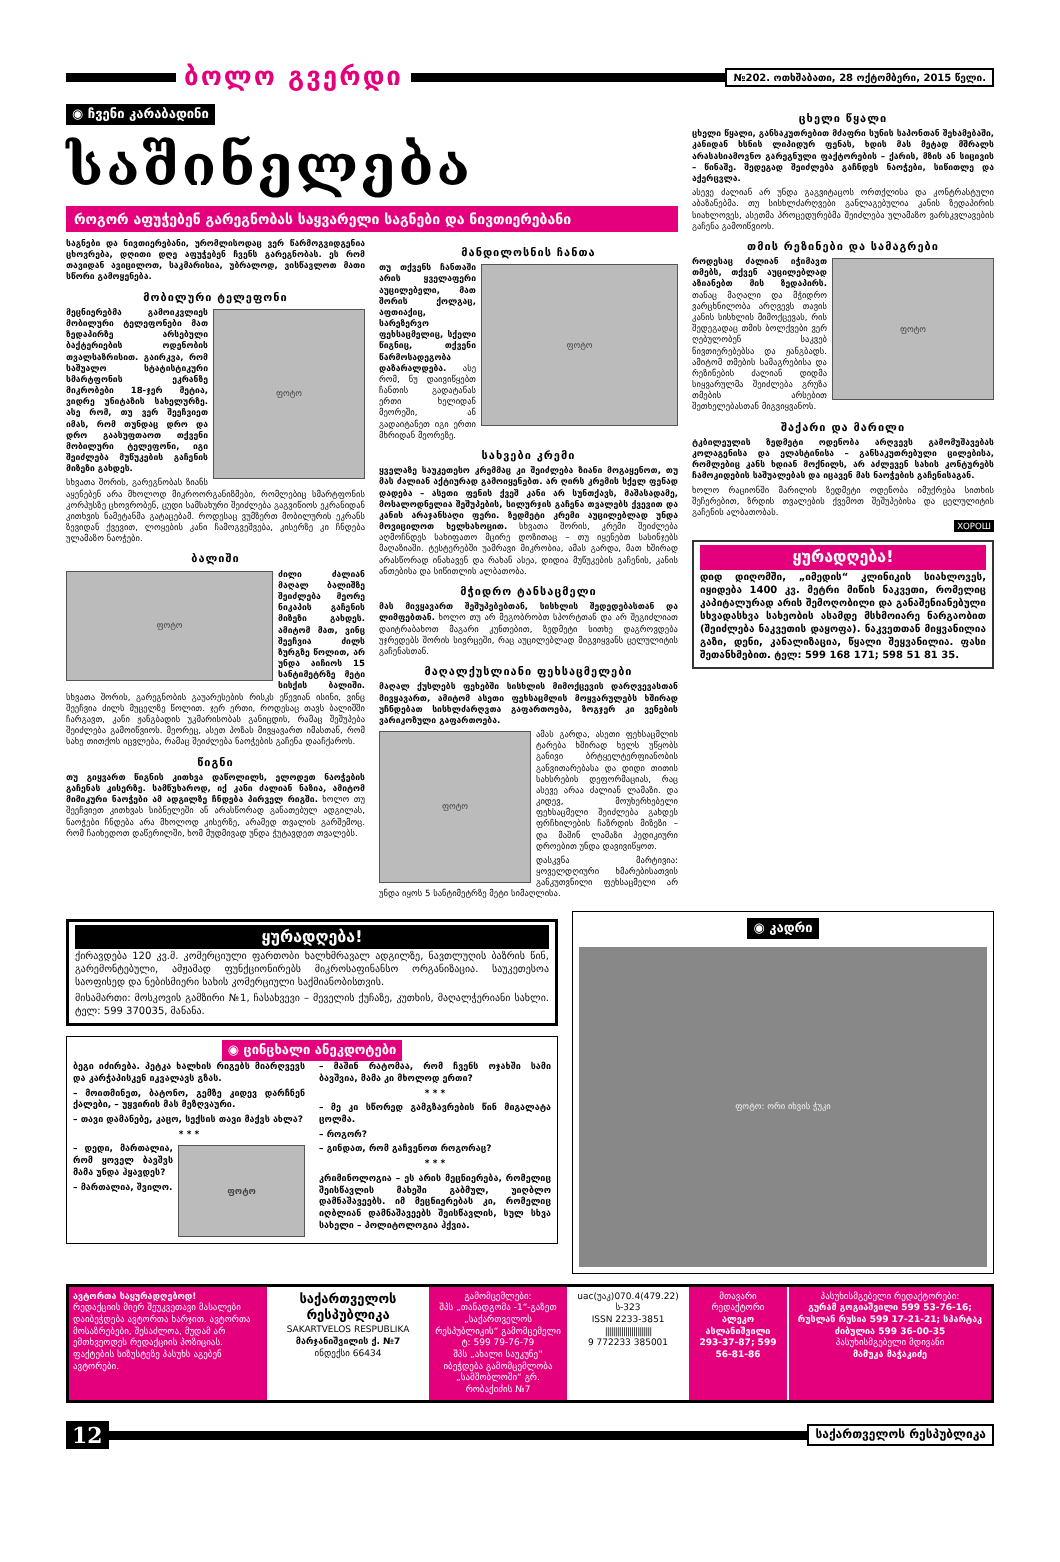ბოლო გვერდი
№202. ოთხშაბათი, 28 ოქტომბერი, 2015 წელი.
◉ ჩვენი კარაბადინი
საშინელება
როგორ აფუჭებენ გარეგნობას საყვარელი საგნები და ნივთიერებანი
საგნები და ნივთიერებანი, ურომლისოდაც ვერ წარმოგვიდგენია ცხოვრება, დღითი დღე აფუჭებენ ჩვენს გარეგნობას. ეს რომ თავიდან ავიცილოთ, საკმარისია, უბრალოდ, ვისწავლოთ მათი სწორი გამოყენება.
მობილური ტელეფონი
ფოტო
მეცნიერებმა გამოიკვლიეს მობილური ტელეფონები მათ ზედაპირზე არსებული ბაქტერიების ოდენობის თვალსაზრისით. გაირკვა, რომ საშუალო სტატისტიკური სმარტფონის ეკრანზე მიკრობები 18-ჯერ მეტია, ვიდრე უნიტაზის სახელურზე. ასე რომ, თუ ვერ შეეჩვიეთ იმას, რომ თუნდაც დრო და დრო გაასუფთაოთ თქვენი მობილური ტელეფონი, იგი შეიძლება მუწუკების გაჩენის მიზეზი გახდეს.
სხვათა შორის, გარეგნობას ზიანს აყენებენ არა მხოლოდ მიკროორგანიზმები, რომლებიც სმარტფონის კორპუსზე ცხოვრობენ, ცუდი სამსახური შეიძლება გაგვიწიოს ეკრანიდან კითხვის ნამეტანმა გატაცებამ. როდესაც ვუმზერთ მობილურის ეკრანს ზევიდან ქვევით, ლოყების კანი ჩამოგვეშვება, კისერზე კი ჩნდება ულამაზო ნაოჭები.
ბალიში
ფოტო
ძილი ძალიან მაღალ ბალიშზე შეიძლება მეორე ნიკაპის გაჩენის მიზეზი გახდეს. ამიტომ მათ, ვინც შეეჩვია ძილს ზურგზე წოლით, არ უნდა აიჩიოს 15 სანტიმეტრზე მეტი სისქის ბალიში. სხვათა შორის, გარეგნობის გაუარესების რისკს ეწევიან ისინი, ვინც შეეჩვია ძილს მუცელზე წოლით. ჯერ ერთი, როდესაც თავს ბალიშში ჩარგავთ, კანი ჟანგბადის უკმარისობას განიცდის, რამაც შეშუპება შეიძლება გამოიწვიოს. მეორეც, ასეთ პოზას მივყავართ იმასთან, რომ სახე თითქოს იცვლება, რამაც შეიძლება ნაოჭების გაჩენა დააჩქაროს.
წიგნი
თუ გიყვართ წიგნის კითხვა დაწოლილს, ელოდეთ ნაოჭების გაჩენას კისერზე. სამწუხაროდ, იქ კანი ძალიან ნაზია, ამიტომ მიმიკური ნაოჭები ამ ადგილზე ჩნდება პირველ რიგში. ხოლო თუ შეეჩვიეთ კითხვას სიბნელეში ან არასწორად განათებულ ადგილას, ნაოჭები ჩნდება არა მხოლოდ კისერზე, არამედ თვალის გარშემოც. რომ ჩაიხედოთ დაწერილში, ხომ მუდმივად უნდა ჭუტავდეთ თვალებს.
მანდილოსნის ჩანთა
ფოტო
თუ თქვენს ჩანთაში არის ყველაფერი აუცილებელი, მათ შორის ქოლგაც, აფთიაქიც, სარეზერვო ფეხსაცმელიც, სქელი წიგნიც, თქვენი წარმოსადეგობა დაზარალდება. ასე რომ, ნუ დაივიწყებთ ჩანთის გადატანას ერთი ხელიდან მეორეში, ან გადაიტანეთ იგი ერთი მხრიდან მეორეზე.
სახვები კრემი
ყველაზე საუკეთესო კრემმაც კი შეიძლება ზიანი მოგაყენოთ, თუ მას ძალიან აქტიურად გამოიყენებთ. არ ღირს კრემის სქელ ფენად დადება – ასეთი ფენის ქვეშ კანი არ სუნთქავს, მაშასადამე, მოსალოდნელია შეშუპების, სილურჯის გაჩენა თვალებს ქვევით და კანის არაჯანსაღი ფერი. ზედმეტი კრემი აუცილებლად უნდა მოვიცილოთ ხელსახოცით. სხვათა შორის, კრემი შეიძლება აღმოჩნდეს სახიფათო მცირე დოზითაც – თუ იყენებთ სასინჯებს მაღაზიაში. ტესტერებში უამრავი მიკრობია, ამას გარდა, მათ ხშირად არასწორად ინახავენ და რახან ასეა, დიდია მუწუკების გაჩენის, კანის ანთებისა და სიწითლის ალბათობა.
მჭიდრო ტანსაცმელი
მას მივყავართ შეშუპებებთან, სისხლის შედედებასთან და ლიმფებთან. ხოლო თუ არ მეგობრობთ სპორტთან და არ შეგიძლიათ დაიტრაბახოთ მაგარი კუნთებით, ზედმეტი სითხე დაგროვდება უჯრედებს შორის სივრცეში, რაც აუცილებლად მიგვიყვანს ცელულიტის გაჩენასთან.
მაღალქუსლიანი ფეხსაცმელები
მაღალ ქუსლებს ფეხებში სისხლის მიმოქცევის დარღვევასთან მივყავართ, ამიტომ ასეთი ფეხსაცმლის მოყვარულებს ხშირად უჩნდებათ სისხლძარღვთა გაფართოება, ზოგჯერ კი ვენების ვარიკოზული გაფართოება.
ფოტო
ამას გარდა, ასეთი ფეხსაცმლის ტარება ხშირად ხელს უწყობს განივი ბრტყელტერფიანობის განვითარებასა და დიდი თითის სახსრების დეფორმაციას, რაც ასევე არაა ძალიან ლამაზი. და კიდევ, მოუხერხებელი ფეხსაცმელი შეიძლება გახდეს ფრჩხილების ჩაზრდის მიზეზი – და მაშინ ლამაზი პედიკიური დროებით უნდა დავივიწყოთ.
დასკვნა მარტივია: ყოველდღიური ხმარებისათვის განკუთვნილი ფეხსაცმელი არ უნდა იყოს 5 სანტიმეტრზე მეტი სიმაღლისა.
ცხელი წყალი
ცხელი წყალი, განსაკუთრებით მძაფრი სუნის საპონთან შეხამებაში, კანიდან ხსნის ლიპიდურ ფენას, ხდის მას მეტად მშრალს არასასიამოვნო გარეგნული ფაქტორების – ქარის, მზის ან სიცივის – წინაშე. შედეგად შეიძლება გაჩნდეს ნაოჭები, სიწითლე და აქერცვლა.
ასევე ძალიან არ უნდა გაგვიტაცოს ორთქლისა და კონტრასტული აბაზანებმა. თუ სისხლძარღვები განლაგებულია კანის ზედაპირის სიახლოვეს, ასეთმა პროცედურებმა შეიძლება ულამაზო ვარსკვლავების გაჩენა გამოიწვიოს.
თმის რეზინები და სამაგრები
ფოტო
როდესაც ძალიან იჭიმავთ თმებს, თქვენ აუცილებლად აზიანებთ მის ზედაპირს. თანაც მაღალი და მჭიდრო ვარცხნილობა არღვევს თავის კანის სისხლის მიმოქცევას, რის შედეგადაც თმის ბოლქვები ვერ ღებულობენ საკვებ ნივთიერებებსა და ჟანგბადს. ამიტომ თმების სამაგრებისა და რეზინების ძალიან დიდმა სიყვარულმა შეიძლება გრუზა თმების არსებით შეთხელებასთან მიგვიყვანოს.
შაქარი და მარილი
ტკბილეულის ზედმეტი ოდენობა არღვევს გამომუშავებას კოლაგენისა და ელასტინისა – განსაკუთრებული ცილებისა, რომლებიც კანს ხდიან მოქნილს, არ აძლევენ სახის კონტურებს ჩამოკიდების საშუალებას და იცავენ მას ნაოჭების გაჩენისაგან.
ხოლო რაციონში მარილის ზედმეტი ოდენობა იმუქრება სითხის შეჩერებით, ზრდის თვალების ქვემოთ შეშუპებისა და ცელულიტის გაჩენის ალბათობას.
ХОРОШ
ყურადღება!
დიდ დიღომში, „იმედის“ კლინიკის სიახლოვეს, იყიდება 1400 კვ. მეტრი მიწის ნაკვეთი, რომელიც კაპიტალურად არის შემოღობილი და განაშენიანებული სხვადასხვა სახეობის ასამდე მსხმოიარე ნარგაობით (შეიძლება ნაკვეთის დაყოფა). ნაკვეთთან მიყვანილია გაზი, დენი, კანალიზაცია, წყალი შეყვანილია. ფასი შეთანხმებით. ტელ: 599 168 171; 598 51 81 35.
ყურადღება!
ქირავდება 120 კვ.მ. კომერციული ფართობი ხალხმრავალ ადგილზე, ნავთლუღის ბაზრის წინ, გარემონტებული, ამჟამად ფუნქციონირებს მიკროსაფინანსო ორგანიზაცია. საუკეთესოა საოფისედ და ნებისმიერი სახის კომერციული საქმიანობისთვის.
მისამართი: მოსკოვის გამზირი №1, ჩასახვევი – მეველის ქუჩაზე, კუთხის, მაღალჭერიანი სახლი. ტელ: 599 370035, მანანა.
◉ ცინცხალი ანეკდოტები
ბეგი იძირება. პეტკა ხალხის რიგებს მიარღვევს და კარჭაპისკენ იკვალავს გზას.
– მოითმინეთ, ბატონო, გემზე კიდევ დარჩნენ ქალები, – უყვირის მას მეზღვაური.
– თავი დამანებე, კაცო, სექსის თავი მაქვს ახლა?
* * *
ფოტო
– დედი, მართალია, რომ ყოველ ბავშვს მამა უნდა ჰყავდეს?
– მართალია, შვილო.
– მაშინ რატომაა, რომ ჩვენს ოჯახში სამი ბავშვია, მამა კი მხოლოდ ერთი?
* * *
– მე კი სწორედ გამგზავრების წინ მიგალატა ცოლმა.
– როგორ?
– გინდათ, რომ გაჩვენოთ როგორაც?
* * *
კრიმინოლოგია – ეს არის მეცნიერება, რომელიც შეისწავლის მახეში გაბმულ, უიღბლო დამნაშავეებს. იმ მეცნიერებას კი, რომელიც იღბლიან დამნაშავეებს შეისწავლის, სულ სხვა სახელი – პოლიტოლოგია ჰქვია.
◉ კადრი
ფოტო: ორი იხვის ჭუკი
ავტორთა საყურადღებოდ!
რედაქციის მიერ შეუკვეთავი მასალები დაიბეჭდება ავტორთა ხარჯით. ავტორთა მოსაზრებები, შესაძლოა, მუდამ არ ემთხვეოდეს რედაქციის პოზიციას. ფაქტების სიზუსტეზე პასუხს აგებენ ავტორები.
საქართველოს რესპუბლიკა
SAKARTVELOS RESPUBLIKA
მარჯანიშვილის ქ. №7
ინდექსი 66434
გამომცემლები:
შპს „თანადგომა -1“-გაზეთ „საქართველოს რესპუბლიკის“ გამომცემელი
ტ: 599 79-76-79
შპს „ახალი საუკუნე“
იბეჭდება გამომცემლობა „სამშობლოში“ გრ. რობაქიძის №7
uac(უაკ)070.4(479.22) ს-323
ISSN 2233-3851
|||||||||||||||||||||||
9 772233 385001
მთავარი რედაქტორი
ალეკო ასლანიშვილი
293-37-87; 599 56-81-86
პასუხისმგებელი რედაქტორები:
გურამ გოგიაშვილი 599 53-76-16; რუსლან რუსია 599 17-21-21; სპარტაკ ძიბულია 599 36-00-35
პასუხისმგებელი მდივანი
მამუკა მაჭაკიძე
12
საქართველოს რესპუბლიკა